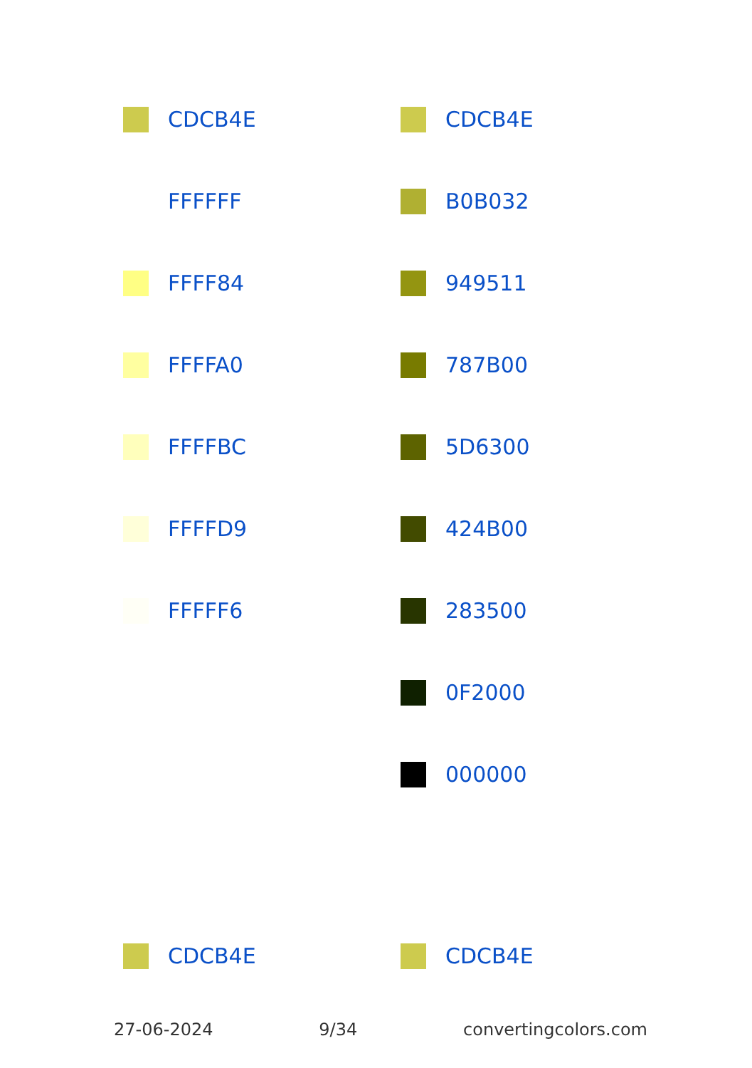CDCB4E
FFFFFF
FFFF84
FFFFA0
FFFFBC
FFFFD9
FFFFF6
CDCB4E
B0B032
949511
787B00
5D6300
424B00
283500
0F2000
000000
CDCB4E CDCB4E
27-06-2024 9/34 convertingcolors.com